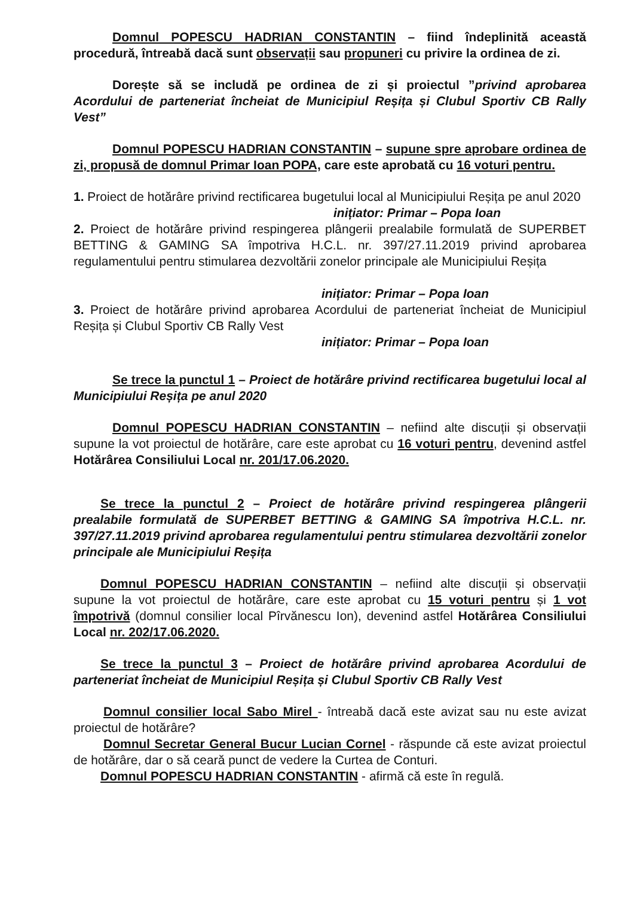Domnul POPESCU HADRIAN CONSTANTIN – fiind îndeplinită această procedură, întreabă dacă sunt observații sau propuneri cu privire la ordinea de zi.
Dorește să se includă pe ordinea de zi și proiectul ”privind aprobarea Acordului de parteneriat încheiat de Municipiul Reșița și Clubul Sportiv CB Rally Vest”
Domnul POPESCU HADRIAN CONSTANTIN – supune spre aprobare ordinea de zi, propusă de domnul Primar Ioan POPA, care este aprobată cu 16 voturi pentru.
1. Proiect de hotărâre privind rectificarea bugetului local al Municipiului Reșița pe anul 2020
inițiator: Primar – Popa Ioan
2. Proiect de hotărâre privind respingerea plângerii prealabile formulată de SUPERBET BETTING & GAMING SA împotriva H.C.L. nr. 397/27.11.2019 privind aprobarea regulamentului pentru stimularea dezvoltării zonelor principale ale Municipiului Reșița
inițiator: Primar – Popa Ioan
3. Proiect de hotărâre privind aprobarea Acordului de parteneriat încheiat de Municipiul Reșița și Clubul Sportiv CB Rally Vest
inițiator: Primar – Popa Ioan
Se trece la punctul 1 – Proiect de hotărâre privind rectificarea bugetului local al Municipiului Reșița pe anul 2020
Domnul POPESCU HADRIAN CONSTANTIN – nefiind alte discuții și observații supune la vot proiectul de hotărâre, care este aprobat cu 16 voturi pentru, devenind astfel Hotărârea Consiliului Local nr. 201/17.06.2020.
Se trece la punctul 2 – Proiect de hotărâre privind respingerea plângerii prealabile formulată de SUPERBET BETTING & GAMING SA împotriva H.C.L. nr. 397/27.11.2019 privind aprobarea regulamentului pentru stimularea dezvoltării zonelor principale ale Municipiului Reșița
Domnul POPESCU HADRIAN CONSTANTIN – nefiind alte discuții și observații supune la vot proiectul de hotărâre, care este aprobat cu 15 voturi pentru și 1 vot împotrivă (domnul consilier local Pîrvănescu Ion), devenind astfel Hotărârea Consiliului Local nr. 202/17.06.2020.
Se trece la punctul 3 – Proiect de hotărâre privind aprobarea Acordului de parteneriat încheiat de Municipiul Reșița și Clubul Sportiv CB Rally Vest
Domnul consilier local Sabo Mirel - întreabă dacă este avizat sau nu este avizat proiectul de hotărâre?
Domnul Secretar General Bucur Lucian Cornel - răspunde că este avizat proiectul de hotărâre, dar o să ceară punct de vedere la Curtea de Conturi.
Domnul POPESCU HADRIAN CONSTANTIN - afirmă că este în regulă.